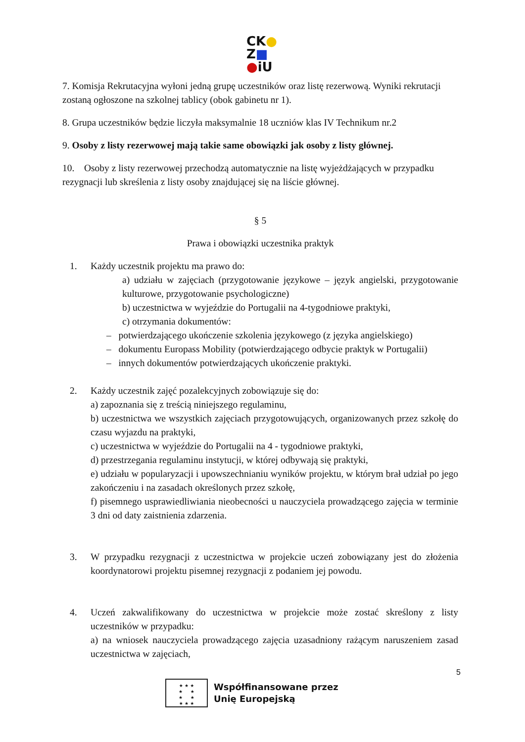CK●
Z■
●iU
7. Komisja Rekrutacyjna wyłoni jedną grupę uczestników oraz listę rezerwową. Wyniki rekrutacji zostaną ogłoszone na szkolnej tablicy (obok gabinetu nr 1).
8. Grupa uczestników będzie liczyła maksymalnie 18 uczniów klas IV Technikum nr.2
9. Osoby z listy rezerwowej mają takie same obowiązki jak osoby z listy głównej.
10. Osoby z listy rezerwowej przechodzą automatycznie na listę wyjeżdżających w przypadku rezygnacji lub skreślenia z listy osoby znajdującej się na liście głównej.
§ 5
Prawa i obowiązki uczestnika praktyk
1. Każdy uczestnik projektu ma prawo do:
a) udziału w zajęciach (przygotowanie językowe – język angielski, przygotowanie kulturowe, przygotowanie psychologiczne)
b) uczestnictwa w wyjeździe do Portugalii na 4-tygodniowe praktyki,
c) otrzymania dokumentów:
– potwierdzającego ukończenie szkolenia językowego (z języka angielskiego)
– dokumentu Europass Mobility (potwierdzającego odbycie praktyk w Portugalii)
– innych dokumentów potwierdzających ukończenie praktyki.
2. Każdy uczestnik zajęć pozalekcyjnych zobowiązuje się do:
a) zapoznania się z treścią niniejszego regulaminu,
b) uczestnictwa we wszystkich zajęciach przygotowujących, organizowanych przez szkołę do czasu wyjazdu na praktyki,
c) uczestnictwa w wyjeździe do Portugalii na 4 - tygodniowe praktyki,
d) przestrzegania regulaminu instytucji, w której odbywają się praktyki,
e) udziału w popularyzacji i upowszechnianiu wyników projektu, w którym brał udział po jego zakończeniu i na zasadach określonych przez szkołę,
f) pisemnego usprawiedliwiania nieobecności u nauczyciela prowadzącego zajęcia w terminie 3 dni od daty zaistnienia zdarzenia.
3. W przypadku rezygnacji z uczestnictwa w projekcie uczeń zobowiązany jest do złożenia koordynatorowi projektu pisemnej rezygnacji z podaniem jej powodu.
4. Uczeń zakwalifikowany do uczestnictwa w projekcie może zostać skreślony z listy uczestników w przypadku:
a) na wniosek nauczyciela prowadzącego zajęcia uzasadniony rażącym naruszeniem zasad uczestnictwa w zajęciach,
5
★ ★ ★
★ ★
★ ★
★ ★ ★
Współfinansowane przez
Unię Europejską